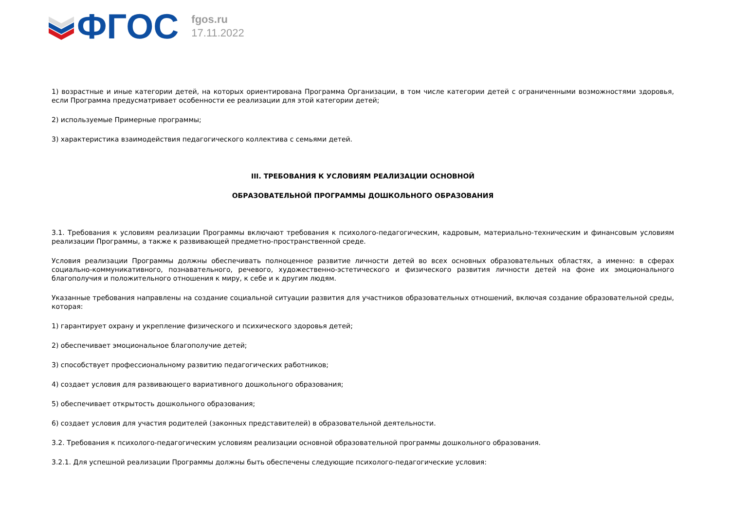ФГОС
fgos.ru
17.11.2022
1) возрастные и иные категории детей, на которых ориентирована Программа Организации, в том числе категории детей с ограниченными возможностями здоровья, если Программа предусматривает особенности ее реализации для этой категории детей;
2) используемые Примерные программы;
3) характеристика взаимодействия педагогического коллектива с семьями детей.
III. ТРЕБОВАНИЯ К УСЛОВИЯМ РЕАЛИЗАЦИИ ОСНОВНОЙ
ОБРАЗОВАТЕЛЬНОЙ ПРОГРАММЫ ДОШКОЛЬНОГО ОБРАЗОВАНИЯ
3.1. Требования к условиям реализации Программы включают требования к психолого-педагогическим, кадровым, материально-техническим и финансовым условиям реализации Программы, а также к развивающей предметно-пространственной среде.
Условия реализации Программы должны обеспечивать полноценное развитие личности детей во всех основных образовательных областях, а именно: в сферах социально-коммуникативного, познавательного, речевого, художественно-эстетического и физического развития личности детей на фоне их эмоционального благополучия и положительного отношения к миру, к себе и к другим людям.
Указанные требования направлены на создание социальной ситуации развития для участников образовательных отношений, включая создание образовательной среды, которая:
1) гарантирует охрану и укрепление физического и психического здоровья детей;
2) обеспечивает эмоциональное благополучие детей;
3) способствует профессиональному развитию педагогических работников;
4) создает условия для развивающего вариативного дошкольного образования;
5) обеспечивает открытость дошкольного образования;
6) создает условия для участия родителей (законных представителей) в образовательной деятельности.
3.2. Требования к психолого-педагогическим условиям реализации основной образовательной программы дошкольного образования.
3.2.1. Для успешной реализации Программы должны быть обеспечены следующие психолого-педагогические условия: